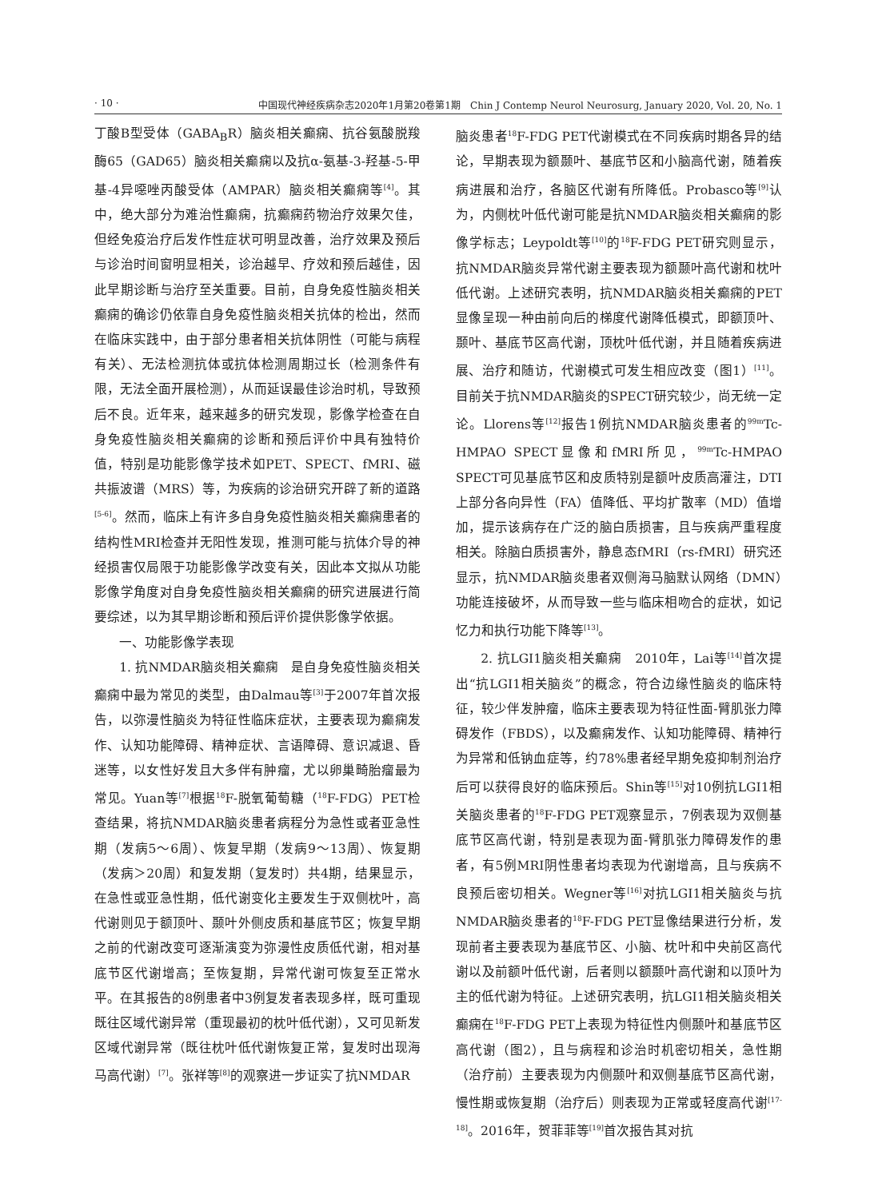· 10 · 中国现代神经疾病杂志2020年1月第20卷第1期　Chin J Contemp Neurol Neurosurg, January 2020, Vol. 20, No. 1
丁酸B型受体（GABA<sub>B</sub>R）脑炎相关癫痫、抗谷氨酸脱羧酶65（GAD65）脑炎相关癫痫以及抗α-氨基-3-羟基-5-甲基-4异噁唑丙酸受体（AMPAR）脑炎相关癫痫等<sup>[4]</sup>。其中，绝大部分为难治性癫痫，抗癫痫药物治疗效果欠佳，但经免疫治疗后发作性症状可明显改善，治疗效果及预后与诊治时间窗明显相关，诊治越早、疗效和预后越佳，因此早期诊断与治疗至关重要。目前，自身免疫性脑炎相关癫痫的确诊仍依靠自身免疫性脑炎相关抗体的检出，然而在临床实践中，由于部分患者相关抗体阴性（可能与病程有关）、无法检测抗体或抗体检测周期过长（检测条件有限，无法全面开展检测），从而延误最佳诊治时机，导致预后不良。近年来，越来越多的研究发现，影像学检查在自身免疫性脑炎相关癫痫的诊断和预后评价中具有独特价值，特别是功能影像学技术如PET、SPECT、fMRI、磁共振波谱（MRS）等，为疾病的诊治研究开辟了新的道路<sup>[5-6]</sup>。然而，临床上有许多自身免疫性脑炎相关癫痫患者的结构性MRI检查并无阳性发现，推测可能与抗体介导的神经损害仅局限于功能影像学改变有关，因此本文拟从功能影像学角度对自身免疫性脑炎相关癫痫的研究进展进行简要综述，以为其早期诊断和预后评价提供影像学依据。
一、功能影像学表现
1. 抗NMDAR脑炎相关癫痫　是自身免疫性脑炎相关癫痫中最为常见的类型，由Dalmau等<sup>[3]</sup>于2007年首次报告，以弥漫性脑炎为特征性临床症状，主要表现为癫痫发作、认知功能障碍、精神症状、言语障碍、意识减退、昏迷等，以女性好发且大多伴有肿瘤，尤以卵巢畸胎瘤最为常见。Yuan等<sup>[7]</sup>根据<sup>18</sup>F-脱氧葡萄糖（<sup>18</sup>F-FDG）PET检查结果，将抗NMDAR脑炎患者病程分为急性或者亚急性期（发病5～6周）、恢复早期（发病9～13周）、恢复期（发病＞20周）和复发期（复发时）共4期，结果显示，在急性或亚急性期，低代谢变化主要发生于双侧枕叶，高代谢则见于额顶叶、颞叶外侧皮质和基底节区；恢复早期之前的代谢改变可逐渐演变为弥漫性皮质低代谢，相对基底节区代谢增高；至恢复期，异常代谢可恢复至正常水平。在其报告的8例患者中3例复发者表现多样，既可重现既往区域代谢异常（重现最初的枕叶低代谢），又可见新发区域代谢异常（既往枕叶低代谢恢复正常，复发时出现海马高代谢）<sup>[7]</sup>。张祥等<sup>[8]</sup>的观察进一步证实了抗NMDAR
脑炎患者<sup>18</sup>F-FDG PET代谢模式在不同疾病时期各异的结论，早期表现为额颞叶、基底节区和小脑高代谢，随着疾病进展和治疗，各脑区代谢有所降低。Probasco等<sup>[9]</sup>认为，内侧枕叶低代谢可能是抗NMDAR脑炎相关癫痫的影像学标志；Leypoldt等<sup>[10]</sup>的<sup>18</sup>F-FDG PET研究则显示，抗NMDAR脑炎异常代谢主要表现为额颞叶高代谢和枕叶低代谢。上述研究表明，抗NMDAR脑炎相关癫痫的PET显像呈现一种由前向后的梯度代谢降低模式，即额顶叶、颞叶、基底节区高代谢，顶枕叶低代谢，并且随着疾病进展、治疗和随访，代谢模式可发生相应改变（图1）<sup>[11]</sup>。目前关于抗NMDAR脑炎的SPECT研究较少，尚无统一定论。Llorens等<sup>[12]</sup>报告1例抗NMDAR脑炎患者的<sup>99m</sup>Tc-HMPAO SPECT显像和fMRI所见，<sup>99m</sup>Tc-HMPAO SPECT可见基底节区和皮质特别是额叶皮质高灌注，DTI上部分各向异性（FA）值降低、平均扩散率（MD）值增加，提示该病存在广泛的脑白质损害，且与疾病严重程度相关。除脑白质损害外，静息态fMRI（rs-fMRI）研究还显示，抗NMDAR脑炎患者双侧海马脑默认网络（DMN）功能连接破坏，从而导致一些与临床相吻合的症状，如记忆力和执行功能下降等<sup>[13]</sup>。
2. 抗LGI1脑炎相关癫痫　2010年，Lai等<sup>[14]</sup>首次提出“抗LGI1相关脑炎”的概念，符合边缘性脑炎的临床特征，较少伴发肿瘤，临床主要表现为特征性面-臂肌张力障碍发作（FBDS），以及癫痫发作、认知功能障碍、精神行为异常和低钠血症等，约78%患者经早期免疫抑制剂治疗后可以获得良好的临床预后。Shin等<sup>[15]</sup>对10例抗LGI1相关脑炎患者的<sup>18</sup>F-FDG PET观察显示，7例表现为双侧基底节区高代谢，特别是表现为面-臂肌张力障碍发作的患者，有5例MRI阴性患者均表现为代谢增高，且与疾病不良预后密切相关。Wegner等<sup>[16]</sup>对抗LGI1相关脑炎与抗NMDAR脑炎患者的<sup>18</sup>F-FDG PET显像结果进行分析，发现前者主要表现为基底节区、小脑、枕叶和中央前区高代谢以及前额叶低代谢，后者则以额颞叶高代谢和以顶叶为主的低代谢为特征。上述研究表明，抗LGI1相关脑炎相关癫痫在<sup>18</sup>F-FDG PET上表现为特征性内侧颞叶和基底节区高代谢（图2），且与病程和诊治时机密切相关，急性期（治疗前）主要表现为内侧颞叶和双侧基底节区高代谢，慢性期或恢复期（治疗后）则表现为正常或轻度高代谢<sup>[17-18]</sup>。2016年，贺菲菲等<sup>[19]</sup>首次报告其对抗